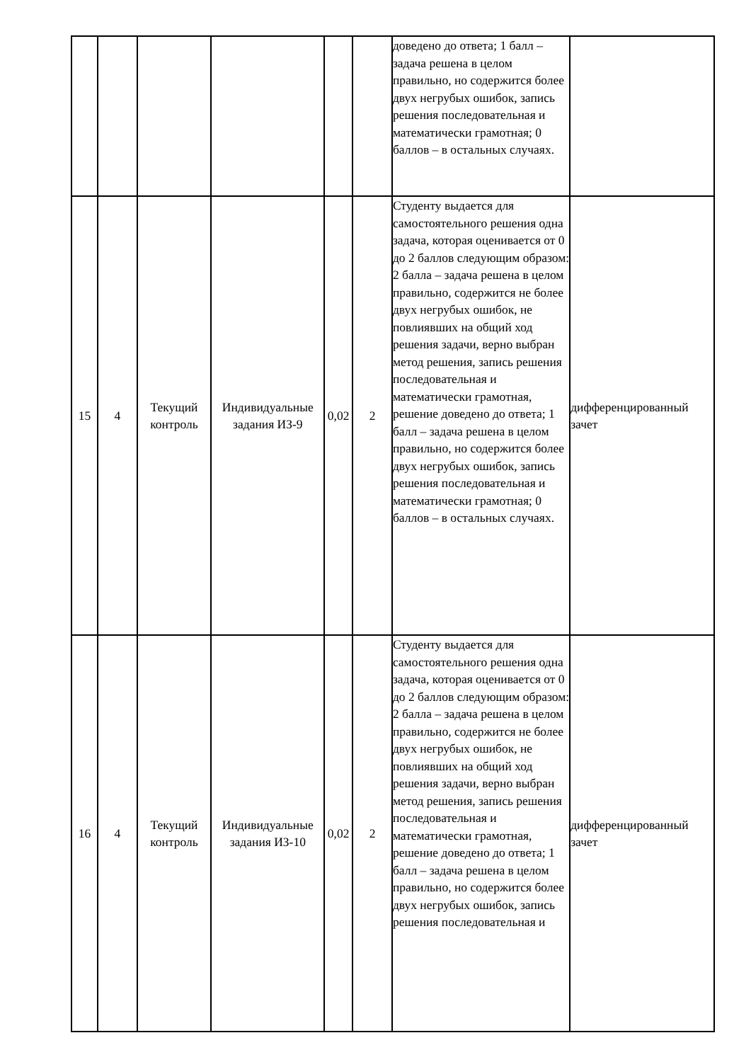| | | | | | | доведено до ответа; 1 балл – задача решена в целом правильно, но содержится более двух негрубых ошибок, запись решения последовательная и математически грамотная; 0 баллов – в остальных случаях. | |
| 15 | 4 | Текущий контроль | Индивидуальные задания ИЗ-9 | 0,02 | 2 | Студенту выдается для самостоятельного решения одна задача, которая оценивается от 0 до 2 баллов следующим образом: 2 балла – задача решена в целом правильно, содержится не более двух негрубых ошибок, не повлиявших на общий ход решения задачи, верно выбран метод решения, запись решения последовательная и математически грамотная, решение доведено до ответа; 1 балл – задача решена в целом правильно, но содержится более двух негрубых ошибок, запись решения последовательная и математически грамотная; 0 баллов – в остальных случаях. | дифференцированный зачет |
| 16 | 4 | Текущий контроль | Индивидуальные задания ИЗ-10 | 0,02 | 2 | Студенту выдается для самостоятельного решения одна задача, которая оценивается от 0 до 2 баллов следующим образом: 2 балла – задача решена в целом правильно, содержится не более двух негрубых ошибок, не повлиявших на общий ход решения задачи, верно выбран метод решения, запись решения последовательная и математически грамотная, решение доведено до ответа; 1 балл – задача решена в целом правильно, но содержится более двух негрубых ошибок, запись решения последовательная и | дифференцированный зачет |